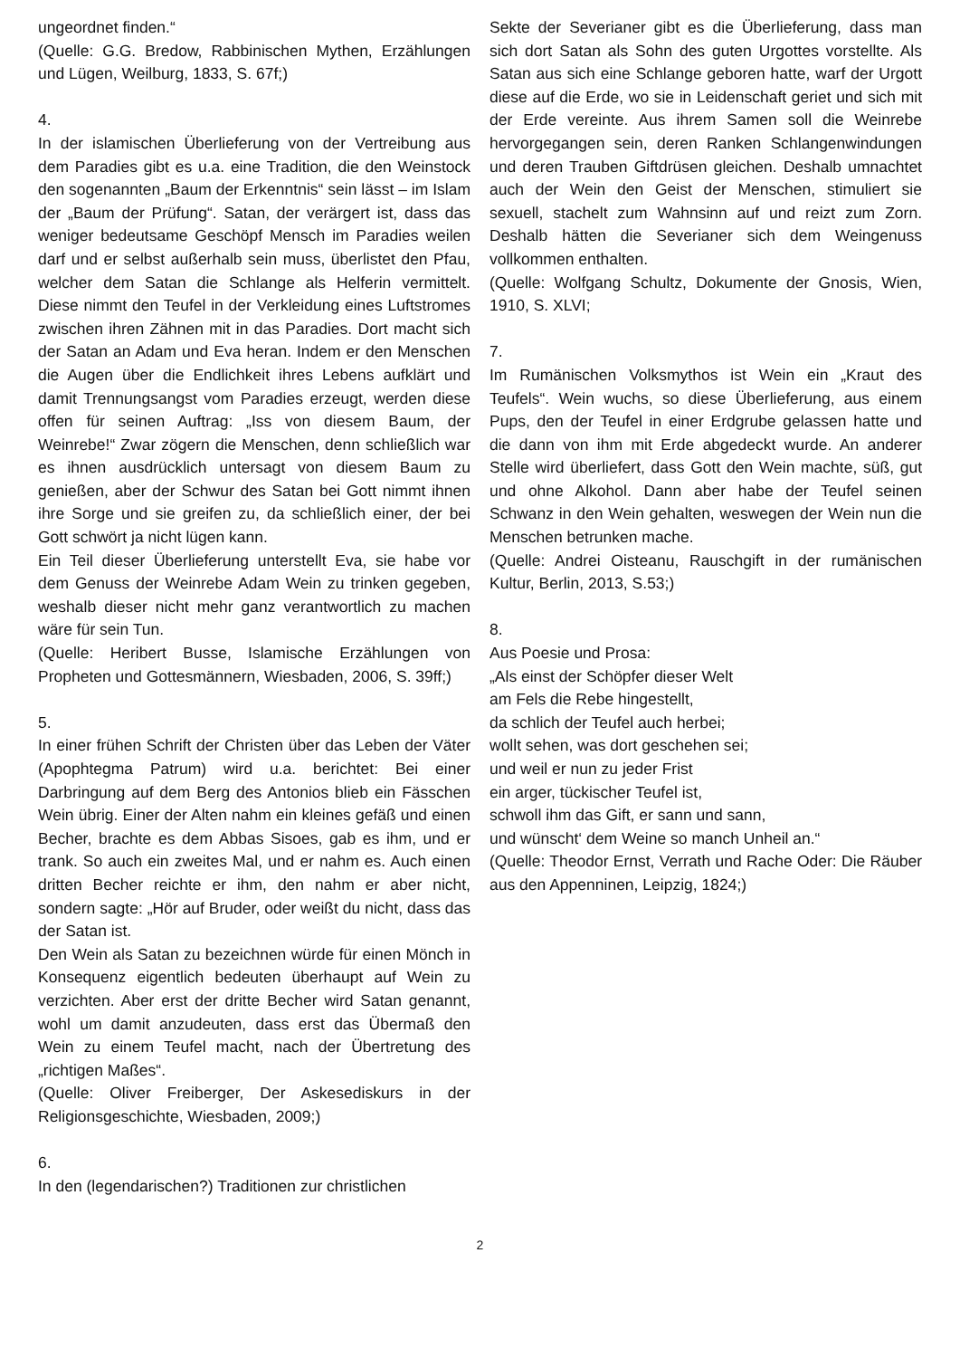ungeordnet finden.“
(Quelle: G.G. Bredow, Rabbinischen Mythen, Erzählungen und Lügen, Weilburg, 1833, S. 67f;)
4.
In der islamischen Überlieferung von der Vertreibung aus dem Paradies gibt es u.a. eine Tradition, die den Weinstock den sogenannten „Baum der Erkenntnis“ sein lässt – im Islam der „Baum der Prüfung“. Satan, der verärgert ist, dass das weniger bedeutsame Geschöpf Mensch im Paradies weilen darf und er selbst außerhalb sein muss, überlistet den Pfau, welcher dem Satan die Schlange als Helferin vermittelt. Diese nimmt den Teufel in der Verkleidung eines Luftstromes zwischen ihren Zähnen mit in das Paradies. Dort macht sich der Satan an Adam und Eva heran. Indem er den Menschen die Augen über die Endlichkeit ihres Lebens aufklärt und damit Trennungsangst vom Paradies erzeugt, werden diese offen für seinen Auftrag: „Iss von diesem Baum, der Weinrebe!“ Zwar zögern die Menschen, denn schließlich war es ihnen ausdrücklich untersagt von diesem Baum zu genießen, aber der Schwur des Satan bei Gott nimmt ihnen ihre Sorge und sie greifen zu, da schließlich einer, der bei Gott schwört ja nicht lügen kann.
Ein Teil dieser Überlieferung unterstellt Eva, sie habe vor dem Genuss der Weinrebe Adam Wein zu trinken gegeben, weshalb dieser nicht mehr ganz verantwortlich zu machen wäre für sein Tun.
(Quelle: Heribert Busse, Islamische Erzählungen von Propheten und Gottesmännern, Wiesbaden, 2006, S. 39ff;)
5.
In einer frühen Schrift der Christen über das Leben der Väter (Apophtegma Patrum) wird u.a. berichtet: Bei einer Darbringung auf dem Berg des Antonios blieb ein Fässchen Wein übrig. Einer der Alten nahm ein kleines gefäß und einen Becher, brachte es dem Abbas Sisoes, gab es ihm, und er trank. So auch ein zweites Mal, und er nahm es. Auch einen dritten Becher reichte er ihm, den nahm er aber nicht, sondern sagte: „Hör auf Bruder, oder weißt du nicht, dass das der Satan ist.
Den Wein als Satan zu bezeichnen würde für einen Mönch in Konsequenz eigentlich bedeuten überhaupt auf Wein zu verzichten. Aber erst der dritte Becher wird Satan genannt, wohl um damit anzudeuten, dass erst das Übermaß den Wein zu einem Teufel macht, nach der Übertretung des „richtigen Maßes“.
(Quelle: Oliver Freiberger, Der Askesediskurs in der Religionsgeschichte, Wiesbaden, 2009;)
6.
In den (legendarischen?) Traditionen zur christlichen
Sekte der Severianer gibt es die Überlieferung, dass man sich dort Satan als Sohn des guten Urgottes vorstellte. Als Satan aus sich eine Schlange geboren hatte, warf der Urgott diese auf die Erde, wo sie in Leidenschaft geriet und sich mit der Erde vereinte. Aus ihrem Samen soll die Weinrebe hervorgegangen sein, deren Ranken Schlangenwindungen und deren Trauben Giftdrüsen gleichen. Deshalb umnachtet auch der Wein den Geist der Menschen, stimuliert sie sexuell, stachelt zum Wahnsinn auf und reizt zum Zorn. Deshalb hätten die Severianer sich dem Weingenuss vollkommen enthalten.
(Quelle: Wolfgang Schultz, Dokumente der Gnosis, Wien, 1910, S. XLVI;
7.
Im Rumänischen Volksmythos ist Wein ein „Kraut des Teufels“. Wein wuchs, so diese Überlieferung, aus einem Pups, den der Teufel in einer Erdgrube gelassen hatte und die dann von ihm mit Erde abgedeckt wurde. An anderer Stelle wird überliefert, dass Gott den Wein machte, süß, gut und ohne Alkohol. Dann aber habe der Teufel seinen Schwanz in den Wein gehalten, weswegen der Wein nun die Menschen betrunken mache.
(Quelle: Andrei Oisteanu, Rauschgift in der rumänischen Kultur, Berlin, 2013, S.53;)
8.
Aus Poesie und Prosa:
„Als einst der Schöpfer dieser Welt
am Fels die Rebe hingestellt,
da schlich der Teufel auch herbei;
wollt sehen, was dort geschehen sei;
und weil er nun zu jeder Frist
ein arger, tückischer Teufel ist,
schwoll ihm das Gift, er sann und sann,
und wünscht‘ dem Weine so manch Unheil an.“
(Quelle: Theodor Ernst, Verrath und Rache Oder: Die Räuber aus den Appenninen, Leipzig, 1824;)
2